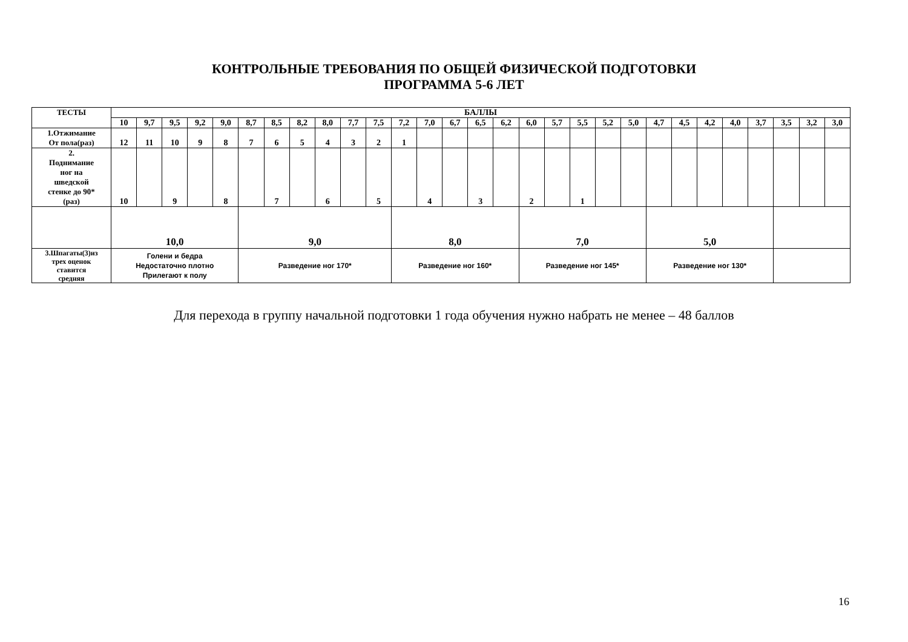КОНТРОЛЬНЫЕ ТРЕБОВАНИЯ ПО ОБЩЕЙ ФИЗИЧЕСКОЙ ПОДГОТОВКИ
ПРОГРАММА 5-6 ЛЕТ
| ТЕСТЫ | БАЛЛЫ | | | | | | | | | | | | | | | | | | | | | | | | | | | | |
| --- | --- | --- | --- | --- | --- | --- | --- | --- | --- | --- | --- | --- | --- | --- | --- | --- | --- | --- | --- | --- | --- | --- | --- | --- | --- | --- | --- | --- | --- |
| | 10 | 9,7 | 9,5 | 9,2 | 9,0 | 8,7 | 8,5 | 8,2 | 8,0 | 7,7 | 7,5 | 7,2 | 7,0 | 6,7 | 6,5 | 6,2 | 6,0 | 5,7 | 5,5 | 5,2 | 5,0 | 4,7 | 4,5 | 4,2 | 4,0 | 3,7 | 3,5 | 3,2 | 3,0 |
| 1.Отжимание От пола(раз) | 12 | 11 | 10 | 9 | 8 | 7 | 6 | 5 | 4 | 3 | 2 | 1 | | | | | | | | | | | | | | | | | |
| 2. Поднимание ног на шведской стенке до 90* (раз) | 10 | | 9 | | 8 | | 7 | | 6 | | 5 | | 4 | | 3 | | 2 | | 1 | | | | | | | | | | |
| | 10,0 | | | | | 9,0 | | | | | | 8,0 | | | | | 7,0 | | | | | 5,0 | | | | | | | |
| 3.Шпагаты(3)из трех оценок ставится средняя | Голени и бедра Недостаточно плотно Прилегают к полу | | | | | Разведение ног 170* | | | | | | Разведение ног 160* | | | | | Разведение ног 145* | | | | | Разведение ног 130* | | | | | | | |
Для перехода в группу начальной подготовки 1 года обучения нужно набрать не менее – 48 баллов
16